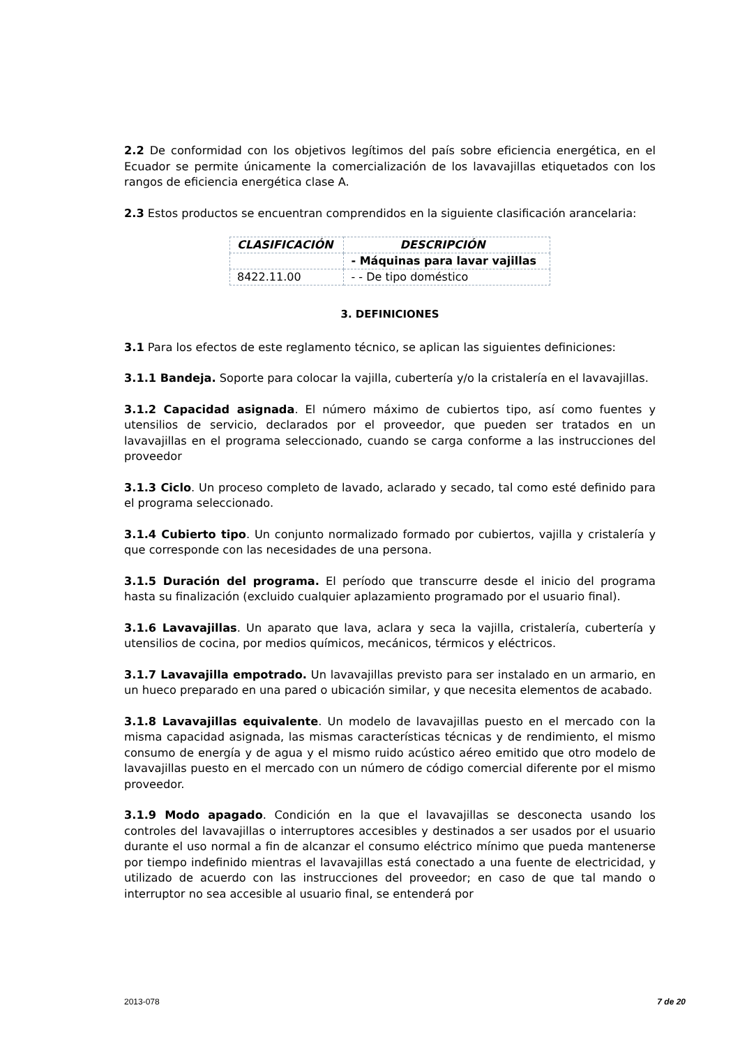2.2 De conformidad con los objetivos legítimos del país sobre eficiencia energética, en el Ecuador se permite únicamente la comercialización de los lavavajillas etiquetados con los rangos de eficiencia energética clase A.
2.3 Estos productos se encuentran comprendidos en la siguiente clasificación arancelaria:
| CLASIFICACIÓN | DESCRIPCIÓN |
| --- | --- |
| | - Máquinas para lavar vajillas |
| 8422.11.00 | - - De tipo doméstico |
3. DEFINICIONES
3.1 Para los efectos de este reglamento técnico, se aplican las siguientes definiciones:
3.1.1 Bandeja. Soporte para colocar la vajilla, cubertería y/o la cristalería en el lavavajillas.
3.1.2 Capacidad asignada. El número máximo de cubiertos tipo, así como fuentes y utensilios de servicio, declarados por el proveedor, que pueden ser tratados en un lavavajillas en el programa seleccionado, cuando se carga conforme a las instrucciones del proveedor
3.1.3 Ciclo. Un proceso completo de lavado, aclarado y secado, tal como esté definido para el programa seleccionado.
3.1.4 Cubierto tipo. Un conjunto normalizado formado por cubiertos, vajilla y cristalería y que corresponde con las necesidades de una persona.
3.1.5 Duración del programa. El período que transcurre desde el inicio del programa hasta su finalización (excluido cualquier aplazamiento programado por el usuario final).
3.1.6 Lavavajillas. Un aparato que lava, aclara y seca la vajilla, cristalería, cubertería y utensilios de cocina, por medios químicos, mecánicos, térmicos y eléctricos.
3.1.7 Lavavajilla empotrado. Un lavavajillas previsto para ser instalado en un armario, en un hueco preparado en una pared o ubicación similar, y que necesita elementos de acabado.
3.1.8 Lavavajillas equivalente. Un modelo de lavavajillas puesto en el mercado con la misma capacidad asignada, las mismas características técnicas y de rendimiento, el mismo consumo de energía y de agua y el mismo ruido acústico aéreo emitido que otro modelo de lavavajillas puesto en el mercado con un número de código comercial diferente por el mismo proveedor.
3.1.9 Modo apagado. Condición en la que el lavavajillas se desconecta usando los controles del lavavajillas o interruptores accesibles y destinados a ser usados por el usuario durante el uso normal a fin de alcanzar el consumo eléctrico mínimo que pueda mantenerse por tiempo indefinido mientras el lavavajillas está conectado a una fuente de electricidad, y utilizado de acuerdo con las instrucciones del proveedor; en caso de que tal mando o interruptor no sea accesible al usuario final, se entenderá por
2013-078 7 de 20